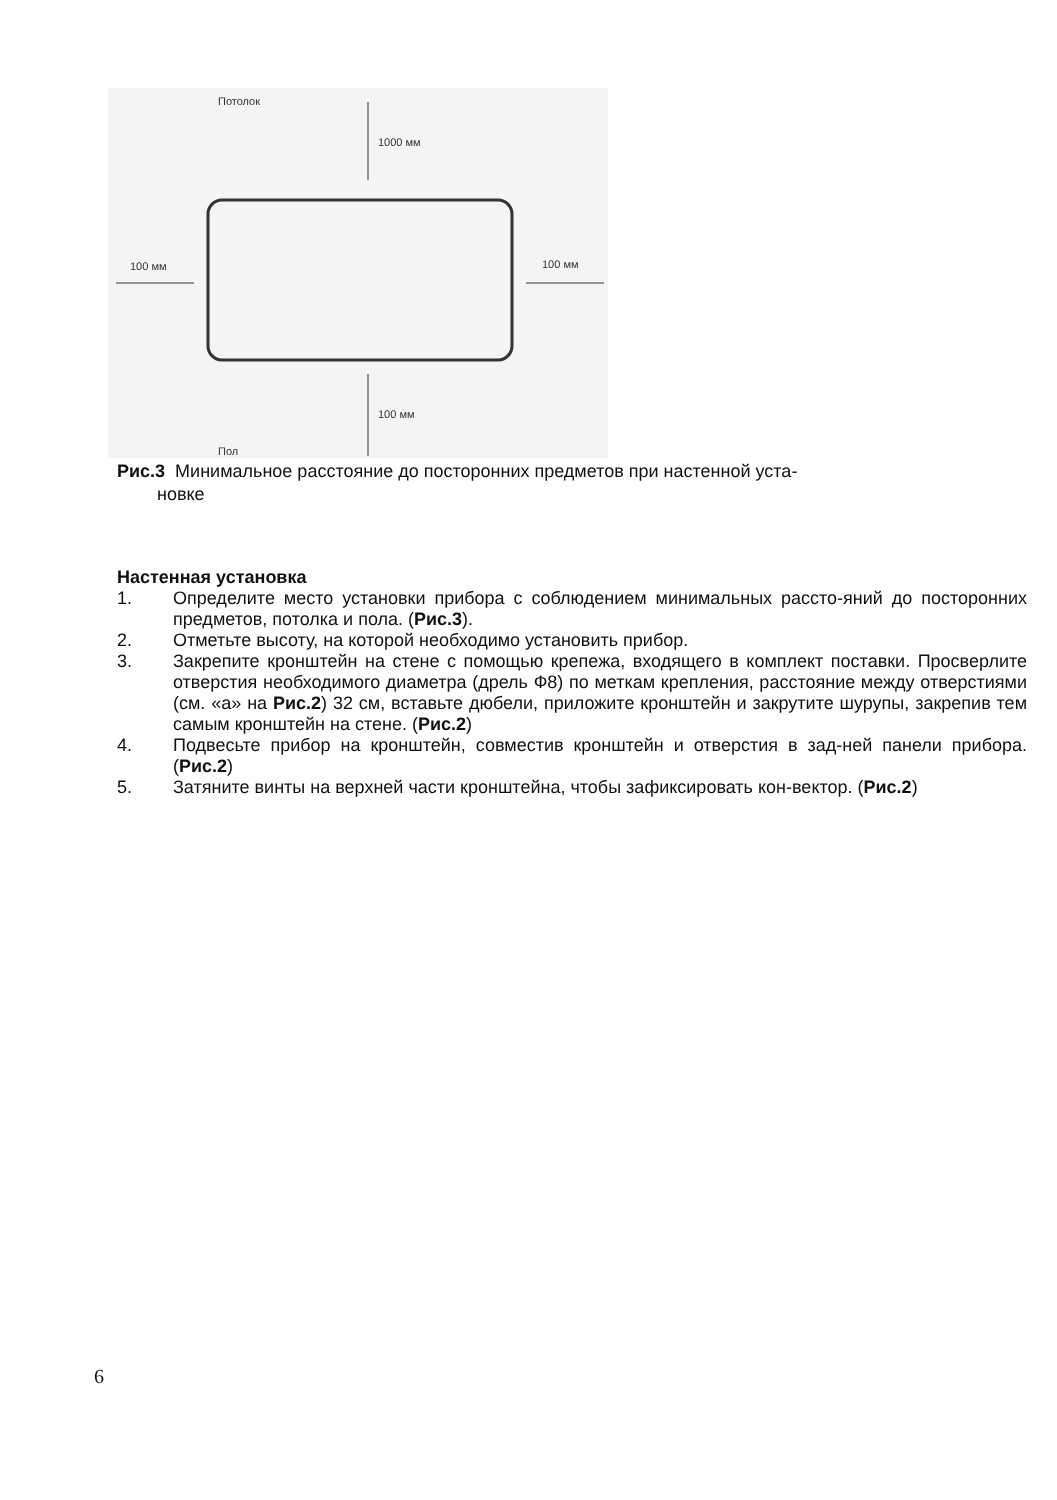Потолок
1000 мм
100 мм 100 мм
100 мм
Пол
Рис.3 Минимальное расстояние до посторонних предметов при настенной уста-
новке
Настенная установка
1. Определите место установки прибора с соблюдением минимальных рассто-яний до посторонних предметов, потолка и пола. (Рис.3).
2. Отметьте высоту, на которой необходимо установить прибор.
3. Закрепите кронштейн на стене с помощью крепежа, входящего в комплект поставки. Просверлите отверстия необходимого диаметра (дрель Ф8) по меткам крепления, расстояние между отверстиями (см. «а» на Рис.2) 32 см, вставьте дюбели, приложите кронштейн и закрутите шурупы, закрепив тем самым кронштейн на стене. (Рис.2)
4. Подвесьте прибор на кронштейн, совместив кронштейн и отверстия в зад-ней панели прибора. (Рис.2)
5. Затяните винты на верхней части кронштейна, чтобы зафиксировать кон-вектор. (Рис.2)
6